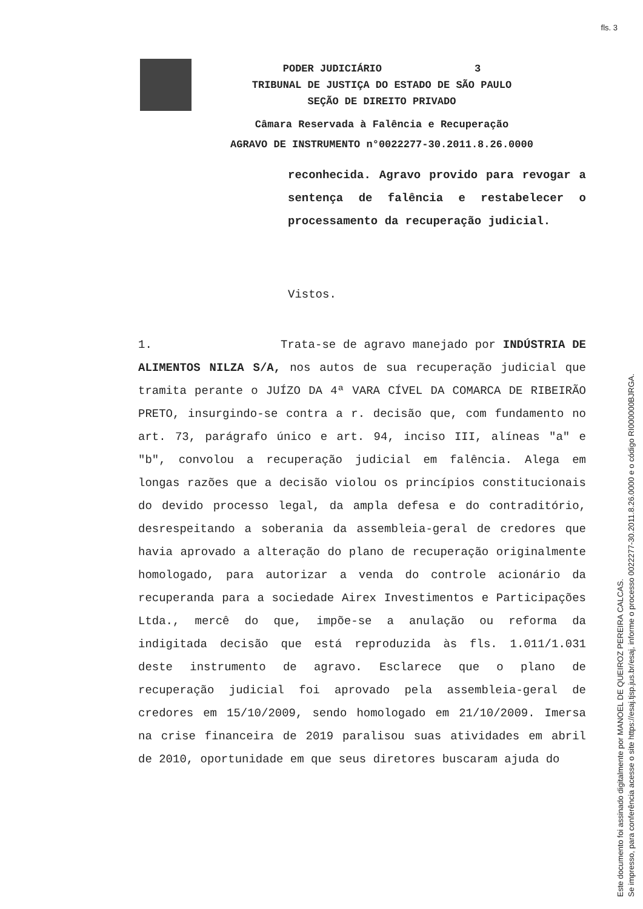fls. 3
PODER JUDICIÁRIO 3
TRIBUNAL DE JUSTIÇA DO ESTADO DE SÃO PAULO
SEÇÃO DE DIREITO PRIVADO
Câmara Reservada à Falência e Recuperação
AGRAVO DE INSTRUMENTO n°0022277-30.2011.8.26.0000
reconhecida. Agravo provido para revogar a sentença de falência e restabelecer o processamento da recuperação judicial.
Vistos.
1. Trata-se de agravo manejado por INDÚSTRIA DE ALIMENTOS NILZA S/A, nos autos de sua recuperação judicial que tramita perante o JUÍZO DA 4ª VARA CÍVEL DA COMARCA DE RIBEIRÃO PRETO, insurgindo-se contra a r. decisão que, com fundamento no art. 73, parágrafo único e art. 94, inciso III, alíneas "a" e "b", convolou a recuperação judicial em falência. Alega em longas razões que a decisão violou os princípios constitucionais do devido processo legal, da ampla defesa e do contraditório, desrespeitando a soberania da assembleia-geral de credores que havia aprovado a alteração do plano de recuperação originalmente homologado, para autorizar a venda do controle acionário da recuperanda para a sociedade Airex Investimentos e Participações Ltda., mercê do que, impõe-se a anulação ou reforma da indigitada decisão que está reproduzida às fls. 1.011/1.031 deste instrumento de agravo. Esclarece que o plano de recuperação judicial foi aprovado pela assembleia-geral de credores em 15/10/2009, sendo homologado em 21/10/2009. Imersa na crise financeira de 2019 paralisou suas atividades em abril de 2010, oportunidade em que seus diretores buscaram ajuda do
Este documento foi assinado digitalmente por MANOEL DE QUEIROZ PEREIRA CALCAS.
Se impresso, para conferência acesse o site https://esaj.tjsp.jus.br/esaj, informe o processo 0022277-30.2011.8.26.0000 e o código RI000000BJRGA.